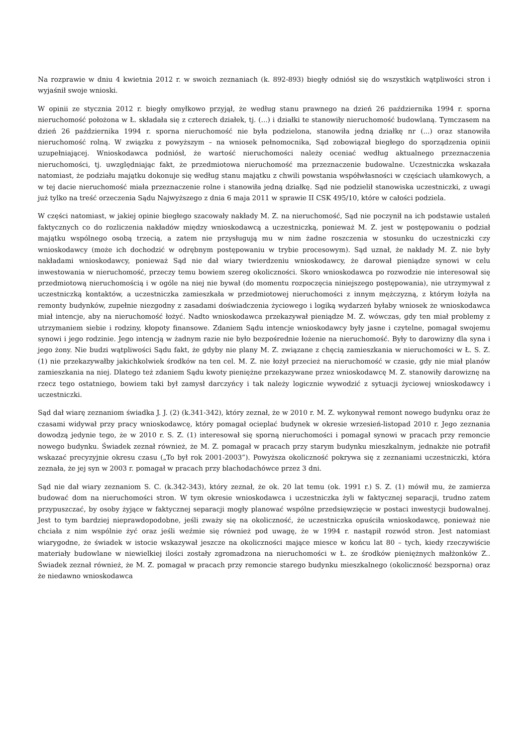Na rozprawie w dniu 4 kwietnia 2012 r. w swoich zeznaniach (k. 892-893) biegły odniósł się do wszystkich wątpliwości stron i wyjaśnił swoje wnioski.
W opinii ze stycznia 2012 r. biegły omyłkowo przyjął, że według stanu prawnego na dzień 26 października 1994 r. sporna nieruchomość położona w Ł. składała się z czterech działek, tj. (...) i działki te stanowiły nieruchomość budowlaną. Tymczasem na dzień 26 października 1994 r. sporna nieruchomość nie była podzielona, stanowiła jedną działkę nr (...) oraz stanowiła nieruchomość rolną. W związku z powyższym – na wniosek pełnomocnika, Sąd zobowiązał biegłego do sporządzenia opinii uzupełniającej. Wnioskodawca podniósł, że wartość nieruchomości należy oceniać według aktualnego przeznaczenia nieruchomości, tj. uwzględniając fakt, że przedmiotowa nieruchomość ma przeznaczenie budowalne. Uczestniczka wskazała natomiast, że podziału majątku dokonuje się według stanu majątku z chwili powstania współwłasności w częściach ułamkowych, a w tej dacie nieruchomość miała przeznaczenie rolne i stanowiła jedną działkę. Sąd nie podzielił stanowiska uczestniczki, z uwagi już tylko na treść orzeczenia Sądu Najwyższego z dnia 6 maja 2011 w sprawie II CSK 495/10, które w całości podziela.
W części natomiast, w jakiej opinie biegłego szacowały nakłady M. Z. na nieruchomość, Sąd nie poczynił na ich podstawie ustaleń faktycznych co do rozliczenia nakładów między wnioskodawcą a uczestniczką, ponieważ M. Z. jest w postępowaniu o podział majątku wspólnego osobą trzecią, a zatem nie przysługują mu w nim żadne roszczenia w stosunku do uczestniczki czy wnioskodawcy (może ich dochodzić w odrębnym postępowaniu w trybie procesowym). Sąd uznał, że nakłady M. Z. nie były nakładami wnioskodawcy, ponieważ Sąd nie dał wiary twierdzeniu wnioskodawcy, że darował pieniądze synowi w celu inwestowania w nieruchomość, przeczy temu bowiem szereg okoliczności. Skoro wnioskodawca po rozwodzie nie interesował się przedmiotową nieruchomością i w ogóle na niej nie bywał (do momentu rozpoczęcia niniejszego postępowania), nie utrzymywał z uczestniczką kontaktów, a uczestniczka zamieszkała w przedmiotowej nieruchomości z innym mężczyzną, z którym łożyła na remonty budynków, zupełnie niezgodny z zasadami doświadczenia życiowego i logiką wydarzeń byłaby wniosek że wnioskodawca miał intencje, aby na nieruchomość łożyć. Nadto wnioskodawca przekazywał pieniądze M. Z. wówczas, gdy ten miał problemy z utrzymaniem siebie i rodziny, kłopoty finansowe. Zdaniem Sądu intencje wnioskodawcy były jasne i czytelne, pomagał swojemu synowi i jego rodzinie. Jego intencją w żadnym razie nie było bezpośrednie łożenie na nieruchomość. Były to darowizny dla syna i jego żony. Nie budzi wątpliwości Sądu fakt, że gdyby nie plany M. Z. związane z chęcią zamieszkania w nieruchomości w Ł. S. Z. (1) nie przekazywałby jakichkolwiek środków na ten cel. M. Z. nie łożył przecież na nieruchomość w czasie, gdy nie miał planów zamieszkania na niej. Dlatego też zdaniem Sądu kwoty pieniężne przekazywane przez wnioskodawcę M. Z. stanowiły darowiznę na rzecz tego ostatniego, bowiem taki był zamysł darczyńcy i tak należy logicznie wywodzić z sytuacji życiowej wnioskodawcy i uczestniczki.
Sąd dał wiarę zeznaniom świadka J. J. (2) (k.341-342), który zeznał, że w 2010 r. M. Z. wykonywał remont nowego budynku oraz że czasami widywał przy pracy wnioskodawcę, który pomagał ocieplać budynek w okresie wrzesień-listopad 2010 r. Jego zeznania dowodzą jedynie tego, że w 2010 r. S. Z. (1) interesował się sporną nieruchomości i pomagał synowi w pracach przy remoncie nowego budynku. Świadek zeznał również, że M. Z. pomagał w pracach przy starym budynku mieszkalnym, jednakże nie potrafił wskazać precyzyjnie okresu czasu („To był rok 2001-2003”). Powyższa okoliczność pokrywa się z zeznaniami uczestniczki, która zeznała, że jej syn w 2003 r. pomagał w pracach przy blachodachówce przez 3 dni.
Sąd nie dał wiary zeznaniom S. C. (k.342-343), który zeznał, że ok. 20 lat temu (ok. 1991 r.) S. Z. (1) mówił mu, że zamierza budować dom na nieruchomości stron. W tym okresie wnioskodawca i uczestniczka żyli w faktycznej separacji, trudno zatem przypuszczać, by osoby żyjące w faktycznej separacji mogły planować wspólne przedsięwzięcie w postaci inwestycji budowalnej. Jest to tym bardziej nieprawdopodobne, jeśli zważy się na okoliczność, że uczestniczka opuściła wnioskodawcę, ponieważ nie chciała z nim wspólnie żyć oraz jeśli weźmie się również pod uwagę, że w 1994 r. nastąpił rozwód stron. Jest natomiast wiarygodne, że świadek w istocie wskazywał jeszcze na okoliczności mające miesce w końcu lat 80 – tych, kiedy rzeczywiście materiały budowlane w niewielkiej ilości zostały zgromadzona na nieruchomości w Ł. ze środków pieniężnych małżonków Z.. Świadek zeznał również, że M. Z. pomagał w pracach przy remoncie starego budynku mieszkalnego (okoliczność bezsporna) oraz że niedawno wnioskodawca